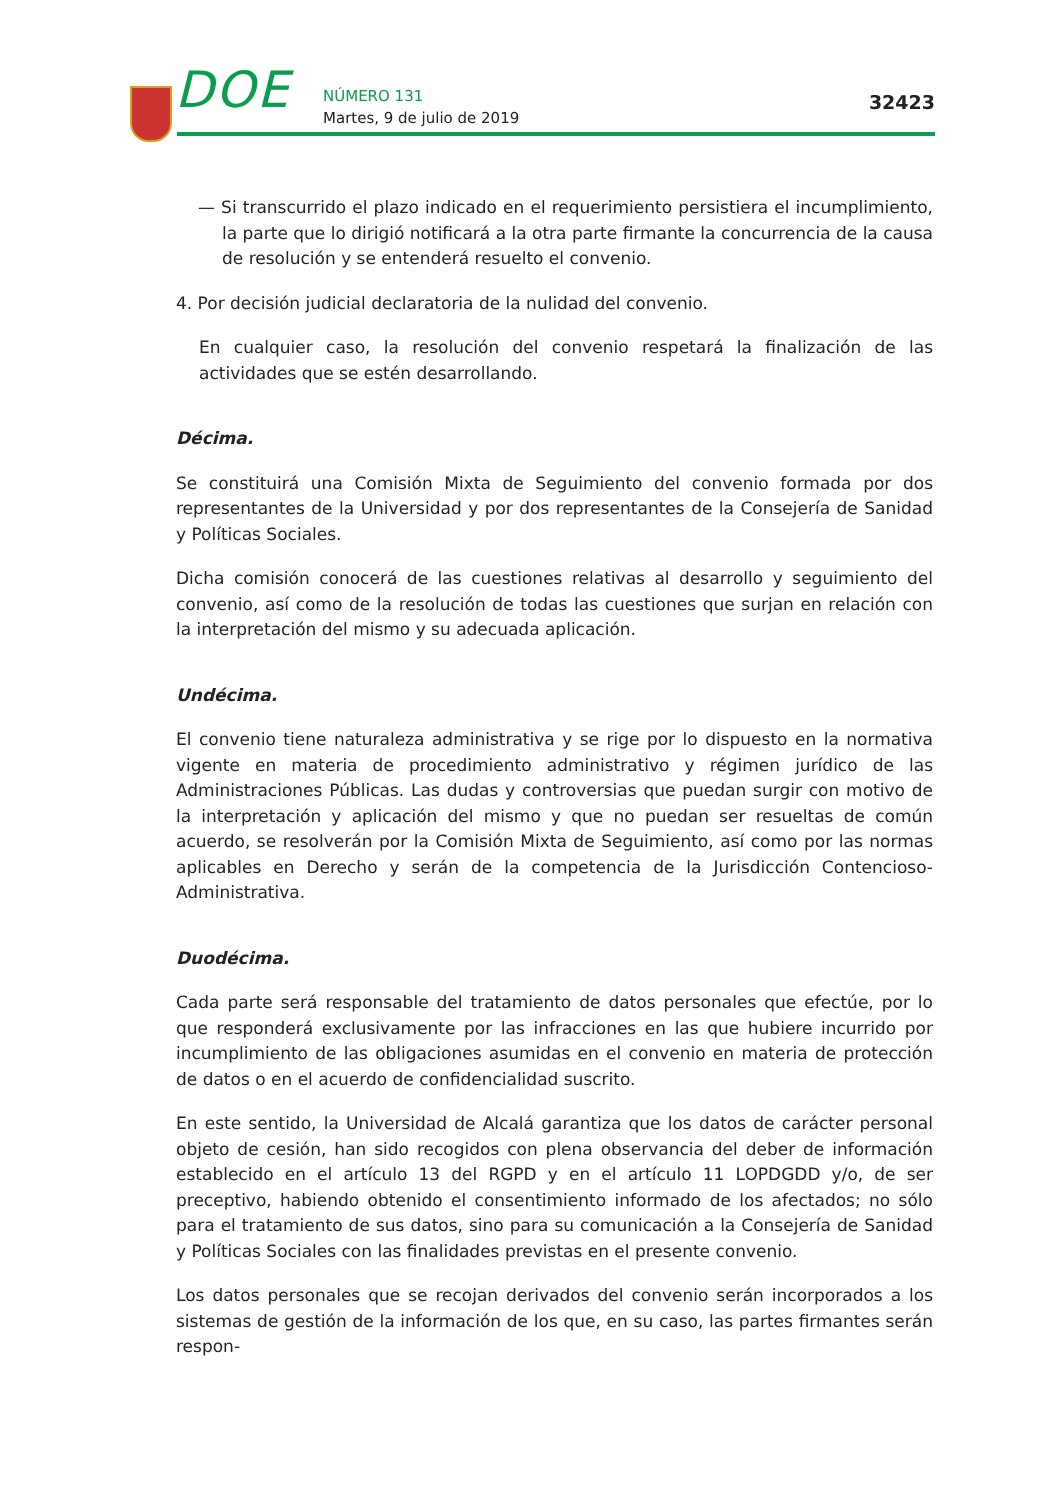DOE NÚMERO 131
Martes, 9 de julio de 2019
32423
— Si transcurrido el plazo indicado en el requerimiento persistiera el incumplimiento, la parte que lo dirigió notificará a la otra parte firmante la concurrencia de la causa de resolución y se entenderá resuelto el convenio.
4. Por decisión judicial declaratoria de la nulidad del convenio.
En cualquier caso, la resolución del convenio respetará la finalización de las actividades que se estén desarrollando.
Décima.
Se constituirá una Comisión Mixta de Seguimiento del convenio formada por dos representantes de la Universidad y por dos representantes de la Consejería de Sanidad y Políticas Sociales.
Dicha comisión conocerá de las cuestiones relativas al desarrollo y seguimiento del convenio, así como de la resolución de todas las cuestiones que surjan en relación con la interpretación del mismo y su adecuada aplicación.
Undécima.
El convenio tiene naturaleza administrativa y se rige por lo dispuesto en la normativa vigente en materia de procedimiento administrativo y régimen jurídico de las Administraciones Públicas. Las dudas y controversias que puedan surgir con motivo de la interpretación y aplicación del mismo y que no puedan ser resueltas de común acuerdo, se resolverán por la Comisión Mixta de Seguimiento, así como por las normas aplicables en Derecho y serán de la competencia de la Jurisdicción Contencioso-Administrativa.
Duodécima.
Cada parte será responsable del tratamiento de datos personales que efectúe, por lo que responderá exclusivamente por las infracciones en las que hubiere incurrido por incumplimiento de las obligaciones asumidas en el convenio en materia de protección de datos o en el acuerdo de confidencialidad suscrito.
En este sentido, la Universidad de Alcalá garantiza que los datos de carácter personal objeto de cesión, han sido recogidos con plena observancia del deber de información establecido en el artículo 13 del RGPD y en el artículo 11 LOPDGDD y/o, de ser preceptivo, habiendo obtenido el consentimiento informado de los afectados; no sólo para el tratamiento de sus datos, sino para su comunicación a la Consejería de Sanidad y Políticas Sociales con las finalidades previstas en el presente convenio.
Los datos personales que se recojan derivados del convenio serán incorporados a los sistemas de gestión de la información de los que, en su caso, las partes firmantes serán respon-